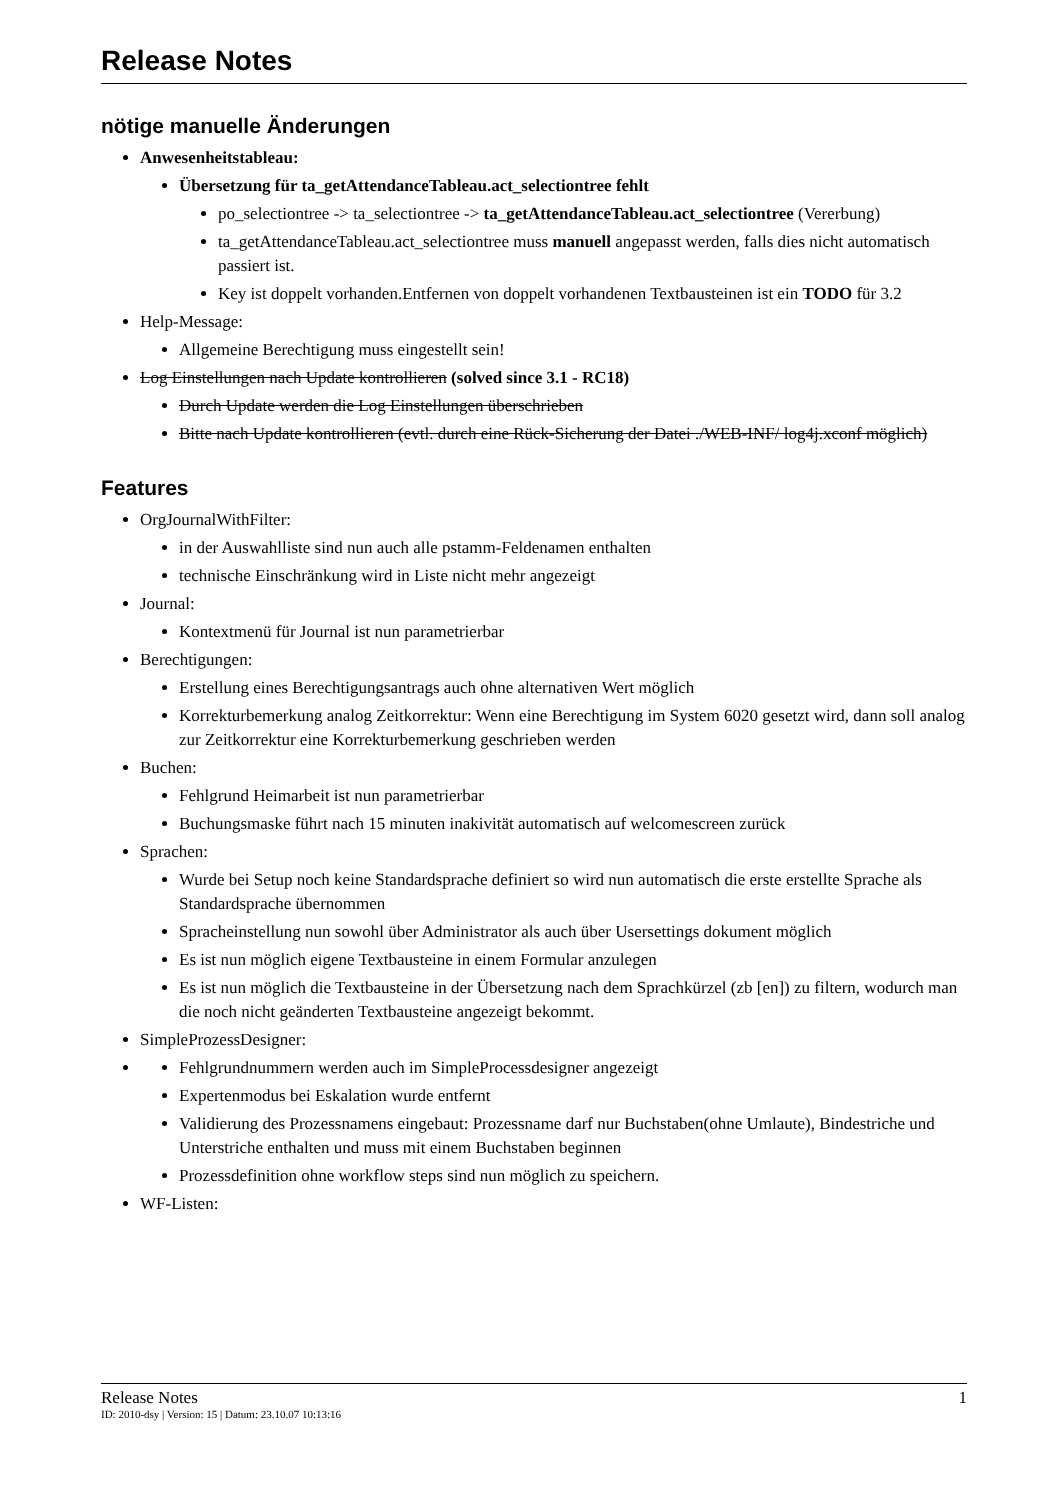Release Notes
nötige manuelle Änderungen
Anwesenheitstableau:
Übersetzung für ta_getAttendanceTableau.act_selectiontree fehlt
po_selectiontree -> ta_selectiontree -> ta_getAttendanceTableau.act_selectiontree (Vererbung)
ta_getAttendanceTableau.act_selectiontree muss manuell angepasst werden, falls dies nicht automatisch passiert ist.
Key ist doppelt vorhanden.Entfernen von doppelt vorhandenen Textbausteinen ist ein TODO für 3.2
Help-Message:
Allgemeine Berechtigung muss eingestellt sein!
Log Einstellungen nach Update kontrollieren (solved since 3.1 - RC18)
Durch Update werden die Log Einstellungen überschrieben
Bitte nach Update kontrollieren (evtl. durch eine Rück-Sicherung der Datei ./WEB-INF/ log4j.xconf möglich)
Features
OrgJournalWithFilter:
in der Auswahlliste sind nun auch alle pstamm-Feldenamen enthalten
technische Einschränkung wird in Liste nicht mehr angezeigt
Journal:
Kontextmenü für Journal ist nun parametrierbar
Berechtigungen:
Erstellung eines Berechtigungsantrags auch ohne alternativen Wert möglich
Korrekturbemerkung analog Zeitkorrektur: Wenn eine Berechtigung im System 6020 gesetzt wird, dann soll analog zur Zeitkorrektur eine Korrekturbemerkung geschrieben werden
Buchen:
Fehlgrund Heimarbeit ist nun parametrierbar
Buchungsmaske führt nach 15 minuten inakivität automatisch auf welcomescreen zurück
Sprachen:
Wurde bei Setup noch keine Standardsprache definiert so wird nun automatisch die erste erstellte Sprache als Standardsprache übernommen
Spracheinstellung nun sowohl über Administrator als auch über Usersettings dokument möglich
Es ist nun möglich eigene Textbausteine in einem Formular anzulegen
Es ist nun möglich die Textbausteine in der Übersetzung nach dem Sprachkürzel (zb [en]) zu filtern, wodurch man die noch nicht geänderten Textbausteine angezeigt bekommt.
SimpleProzessDesigner:
Fehlgrundnummern werden auch im SimpleProcessdesigner angezeigt
Expertenmodus bei Eskalation wurde entfernt
Validierung des Prozessnamens eingebaut: Prozessname darf nur Buchstaben(ohne Umlaute), Bindestriche und Unterstriche enthalten und muss mit einem Buchstaben beginnen
Prozessdefinition ohne workflow steps sind nun möglich zu speichern.
WF-Listen:
Release Notes 1
ID: 2010-dsy | Version: 15 | Datum: 23.10.07 10:13:16